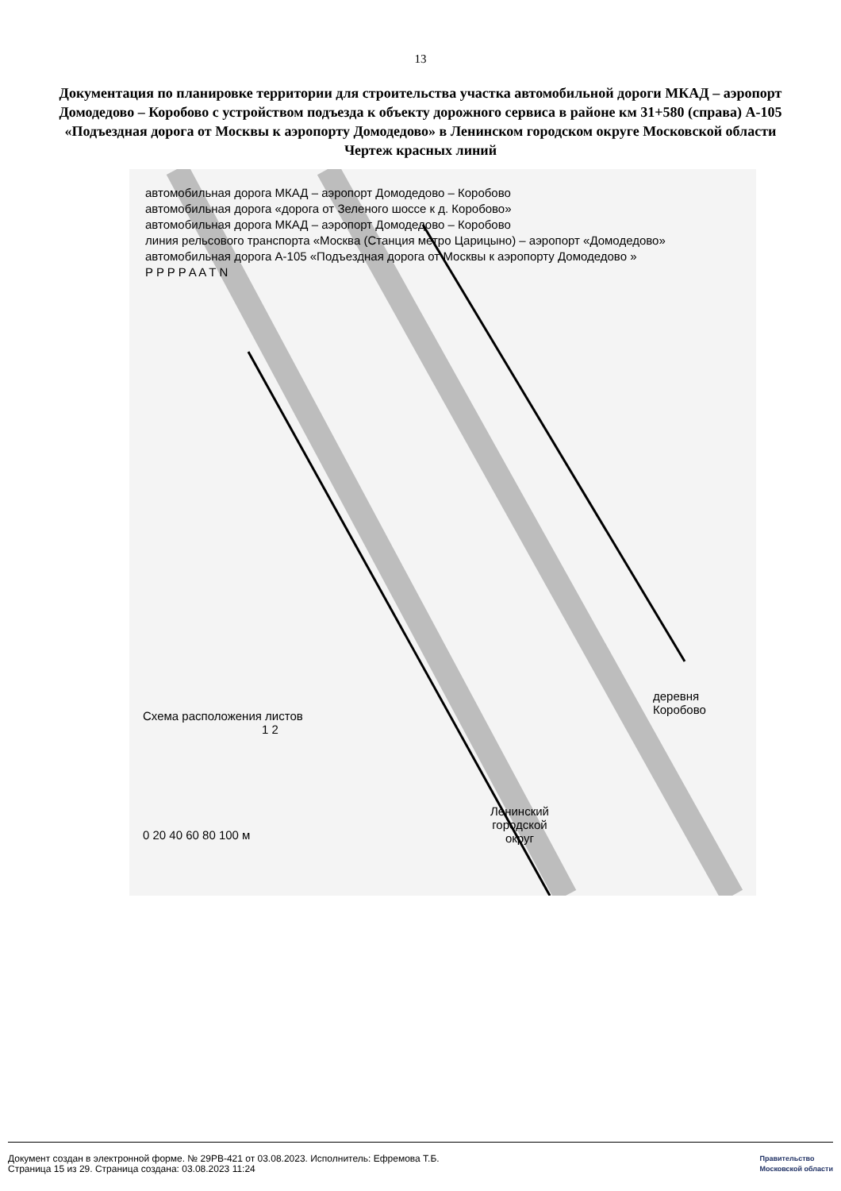13
Документация по планировке территории для строительства участка автомобильной дороги МКАД – аэропорт Домодедово – Коробово с устройством подъезда к объекту дорожного сервиса в районе км 31+580 (справа) А-105 «Подъездная дорога от Москвы к аэропорту Домодедово» в Ленинском городском округе Московской области
Чертеж красных линий
автомобильная дорога МКАД – аэропорт Домодедово – Коробово
автомобильная дорога «дорога от Зеленого шоссе к д. Коробово»
автомобильная дорога МКАД – аэропорт Домодедово – Коробово
линия рельсового транспорта «Москва (Станция метро Царицыно) – аэропорт «Домодедово»
автомобильная дорога А-105 «Подъездная дорога от Москвы к аэропорту Домодедово »
P P P P A A T N
Схема расположения листов
1 2
0 20 40 60 80 100 м
деревня
Коробово
Ленинский
городской
округ
Документ создан в электронной форме. № 29РВ-421 от 03.08.2023. Исполнитель: Ефремова Т.Б.
Страница 15 из 29. Страница создана: 03.08.2023 11:24
Правительство
Московской области